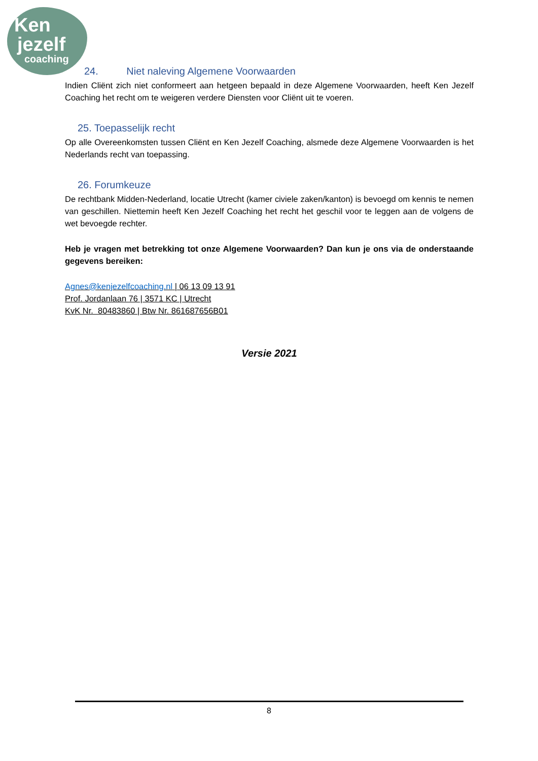Ken
jezelf
coaching
24. Niet naleving Algemene Voorwaarden
Indien Cliënt zich niet conformeert aan hetgeen bepaald in deze Algemene Voorwaarden, heeft Ken Jezelf Coaching het recht om te weigeren verdere Diensten voor Cliënt uit te voeren.
25. Toepasselijk recht
Op alle Overeenkomsten tussen Cliënt en Ken Jezelf Coaching, alsmede deze Algemene Voorwaarden is het Nederlands recht van toepassing.
26. Forumkeuze
De rechtbank Midden-Nederland, locatie Utrecht (kamer civiele zaken/kanton) is bevoegd om kennis te nemen van geschillen. Niettemin heeft Ken Jezelf Coaching het recht het geschil voor te leggen aan de volgens de wet bevoegde rechter.
Heb je vragen met betrekking tot onze Algemene Voorwaarden? Dan kun je ons via de onderstaande gegevens bereiken:
Agnes@kenjezelfcoaching.nl | 06 13 09 13 91
Prof. Jordanlaan 76 | 3571 KC | Utrecht
KvK Nr. 80483860 | Btw Nr. 861687656B01
Versie 2021
8